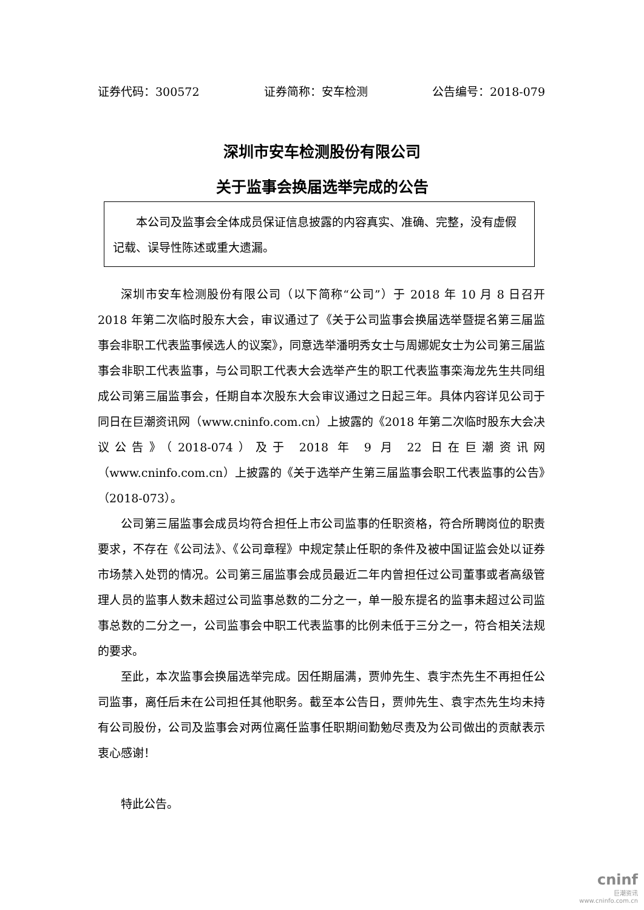证券代码：300572 证券简称：安车检测 公告编号：2018-079
深圳市安车检测股份有限公司
关于监事会换届选举完成的公告
本公司及监事会全体成员保证信息披露的内容真实、准确、完整，没有虚假记载、误导性陈述或重大遗漏。
深圳市安车检测股份有限公司（以下简称“公司”）于 2018 年 10 月 8 日召开 2018 年第二次临时股东大会，审议通过了《关于公司监事会换届选举暨提名第三届监事会非职工代表监事候选人的议案》，同意选举潘明秀女士与周娜妮女士为公司第三届监事会非职工代表监事，与公司职工代表大会选举产生的职工代表监事栾海龙先生共同组成公司第三届监事会，任期自本次股东大会审议通过之日起三年。具体内容详见公司于同日在巨潮资讯网（www.cninfo.com.cn）上披露的《2018 年第二次临时股东大会决议公告》（2018-074）及于 2018 年 9 月 22 日在巨潮资讯网（www.cninfo.com.cn）上披露的《关于选举产生第三届监事会职工代表监事的公告》（2018-073）。
公司第三届监事会成员均符合担任上市公司监事的任职资格，符合所聘岗位的职责要求，不存在《公司法》、《公司章程》中规定禁止任职的条件及被中国证监会处以证券市场禁入处罚的情况。公司第三届监事会成员最近二年内曾担任过公司董事或者高级管理人员的监事人数未超过公司监事总数的二分之一，单一股东提名的监事未超过公司监事总数的二分之一，公司监事会中职工代表监事的比例未低于三分之一，符合相关法规的要求。
至此，本次监事会换届选举完成。因任期届满，贾帅先生、袁宇杰先生不再担任公司监事，离任后未在公司担任其他职务。截至本公告日，贾帅先生、袁宇杰先生均未持有公司股份，公司及监事会对两位离任监事任职期间勤勉尽责及为公司做出的贡献表示衷心感谢！
特此公告。
cninf
巨潮资讯
www.cninfo.com.cn